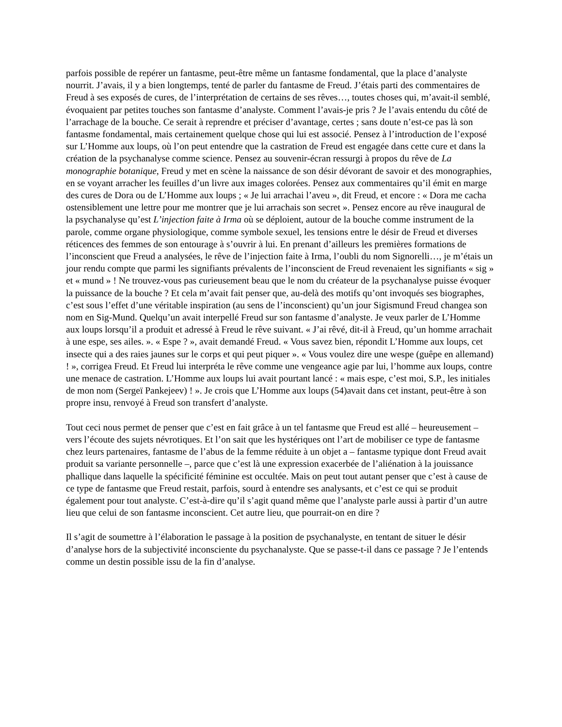parfois possible de repérer un fantasme, peut-être même un fantasme fondamental, que la place d’analyste nourrit. J’avais, il y a bien longtemps, tenté de parler du fantasme de Freud. J’étais parti des commentaires de Freud à ses exposés de cures, de l’interprétation de certains de ses rêves…, toutes choses qui, m’avait-il semblé, évoquaient par petites touches son fantasme d’analyste. Comment l’avais-je pris ? Je l’avais entendu du côté de l’arrachage de la bouche. Ce serait à reprendre et préciser d’avantage, certes ; sans doute n’est-ce pas là son fantasme fondamental, mais certainement quelque chose qui lui est associé. Pensez à l’introduction de l’exposé sur L’Homme aux loups, où l’on peut entendre que la castration de Freud est engagée dans cette cure et dans la création de la psychanalyse comme science. Pensez au souvenir-écran ressurgi à propos du rêve de La monographie botanique, Freud y met en scène la naissance de son désir dévorant de savoir et des monographies, en se voyant arracher les feuilles d’un livre aux images colorées. Pensez aux commentaires qu’il émit en marge des cures de Dora ou de L’Homme aux loups ; « Je lui arrachai l’aveu », dit Freud, et encore : « Dora me cacha ostensiblement une lettre pour me montrer que je lui arrachais son secret ». Pensez encore au rêve inaugural de la psychanalyse qu’est L’injection faite à Irma où se déploient, autour de la bouche comme instrument de la parole, comme organe physiologique, comme symbole sexuel, les tensions entre le désir de Freud et diverses réticences des femmes de son entourage à s’ouvrir à lui. En prenant d’ailleurs les premières formations de l’inconscient que Freud a analysées, le rêve de l’injection faite à Irma, l’oubli du nom Signorelli…, je m’étais un jour rendu compte que parmi les signifiants prévalents de l’inconscient de Freud revenaient les signifiants « sig » et « mund » ! Ne trouvez-vous pas curieusement beau que le nom du créateur de la psychanalyse puisse évoquer la puissance de la bouche ? Et cela m’avait fait penser que, au-delà des motifs qu’ont invoqués ses biographes, c’est sous l’effet d’une véritable inspiration (au sens de l’inconscient) qu’un jour Sigismund Freud changea son nom en Sig-Mund. Quelqu’un avait interpellé Freud sur son fantasme d’analyste. Je veux parler de L’Homme aux loups lorsqu’il a produit et adressé à Freud le rêve suivant. « J’ai rêvé, dit-il à Freud, qu’un homme arrachait à une espe, ses ailes. ». « Espe ? », avait demandé Freud. « Vous savez bien, répondit L’Homme aux loups, cet insecte qui a des raies jaunes sur le corps et qui peut piquer ». « Vous voulez dire une wespe (guêpe en allemand) ! », corrigea Freud. Et Freud lui interpréta le rêve comme une vengeance agie par lui, l’homme aux loups, contre une menace de castration. L’Homme aux loups lui avait pourtant lancé : « mais espe, c’est moi, S.P., les initiales de mon nom (Sergeï Pankejeev) ! ». Je crois que L’Homme aux loups (54)avait dans cet instant, peut-être à son propre insu, renvoyé à Freud son transfert d’analyste.
Tout ceci nous permet de penser que c’est en fait grâce à un tel fantasme que Freud est allé – heureusement – vers l’écoute des sujets névrotiques. Et l’on sait que les hystériques ont l’art de mobiliser ce type de fantasme chez leurs partenaires, fantasme de l’abus de la femme réduite à un objet a – fantasme typique dont Freud avait produit sa variante personnelle –, parce que c’est là une expression exacerbée de l’aliénation à la jouissance phallique dans laquelle la spécificité féminine est occultée. Mais on peut tout autant penser que c’est à cause de ce type de fantasme que Freud restait, parfois, sourd à entendre ses analysants, et c’est ce qui se produit également pour tout analyste. C’est-à-dire qu’il s’agit quand même que l’analyste parle aussi à partir d’un autre lieu que celui de son fantasme inconscient. Cet autre lieu, que pourrait-on en dire ?
Il s’agit de soumettre à l’élaboration le passage à la position de psychanalyste, en tentant de situer le désir d’analyse hors de la subjectivité inconsciente du psychanalyste. Que se passe-t-il dans ce passage ? Je l’entends comme un destin possible issu de la fin d’analyse.